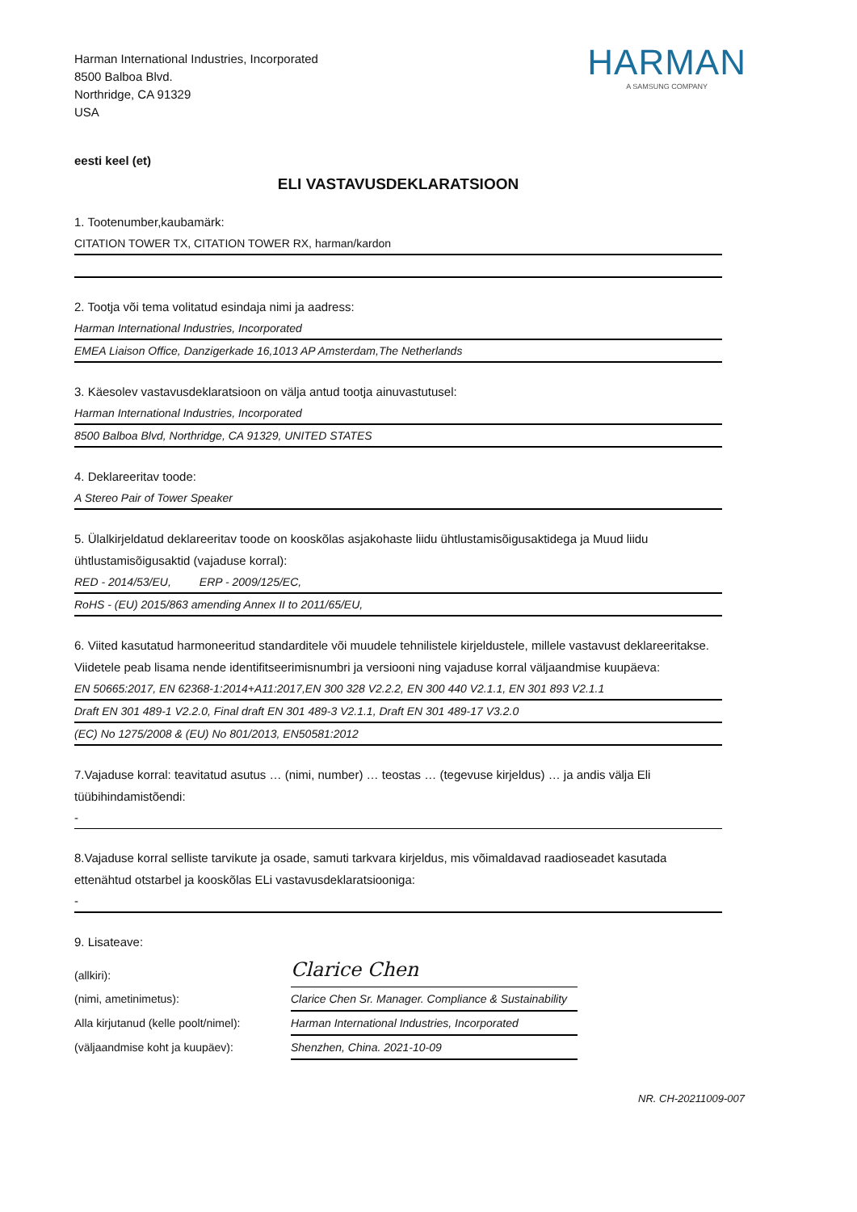Harman International Industries, Incorporated
8500 Balboa Blvd.
Northridge, CA 91329
USA
HARMAN
A SAMSUNG COMPANY
eesti keel (et)
ELI VASTAVUSDEKLARATSIOON
1. Tootenumber,kaubamärk:
CITATION TOWER TX, CITATION TOWER RX, harman/kardon
2. Tootja või tema volitatud esindaja nimi ja aadress:
Harman International Industries, Incorporated
EMEA Liaison Office, Danzigerkade 16,1013 AP Amsterdam,The Netherlands
3. Käesolev vastavusdeklaratsioon on välja antud tootja ainuvastutusel:
Harman International Industries, Incorporated
8500 Balboa Blvd, Northridge, CA 91329, UNITED STATES
4. Deklareeritav toode:
A Stereo Pair of Tower Speaker
5. Ülalkirjeldatud deklareeritav toode on kooskõlas asjakohaste liidu ühtlustamisõigusaktidega ja Muud liidu ühtlustamisõigusaktid (vajaduse korral):
RED - 2014/53/EU, ERP - 2009/125/EC,
RoHS - (EU) 2015/863 amending Annex II to 2011/65/EU,
6. Viited kasutatud harmoneeritud standarditele või muudele tehnilistele kirjeldustele, millele vastavust deklareeritakse. Viidetele peab lisama nende identifitseerimisnumbri ja versiooni ning vajaduse korral väljaandmise kuupäeva:
EN 50665:2017, EN 62368-1:2014+A11:2017,EN 300 328 V2.2.2, EN 300 440 V2.1.1, EN 301 893 V2.1.1
Draft EN 301 489-1 V2.2.0, Final draft EN 301 489-3 V2.1.1, Draft EN 301 489-17 V3.2.0
(EC) No 1275/2008 & (EU) No 801/2013, EN50581:2012
7.Vajaduse korral: teavitatud asutus … (nimi, number) … teostas … (tegevuse kirjeldus) … ja andis välja Eli tüübihindamistõendi:
-
8.Vajaduse korral selliste tarvikute ja osade, samuti tarkvara kirjeldus, mis võimaldavad raadioseadet kasutada ettenähtud otstarbel ja kooskõlas ELi vastavusdeklaratsiooniga:
-
9. Lisateave:
(allkiri):
Clarice Chen
(nimi, ametinimetus):
Clarice Chen Sr. Manager. Compliance & Sustainability
Alla kirjutanud (kelle poolt/nimel):
Harman International Industries, Incorporated
(väljaandmise koht ja kuupäev):
Shenzhen, China. 2021-10-09
NR. CH-20211009-007